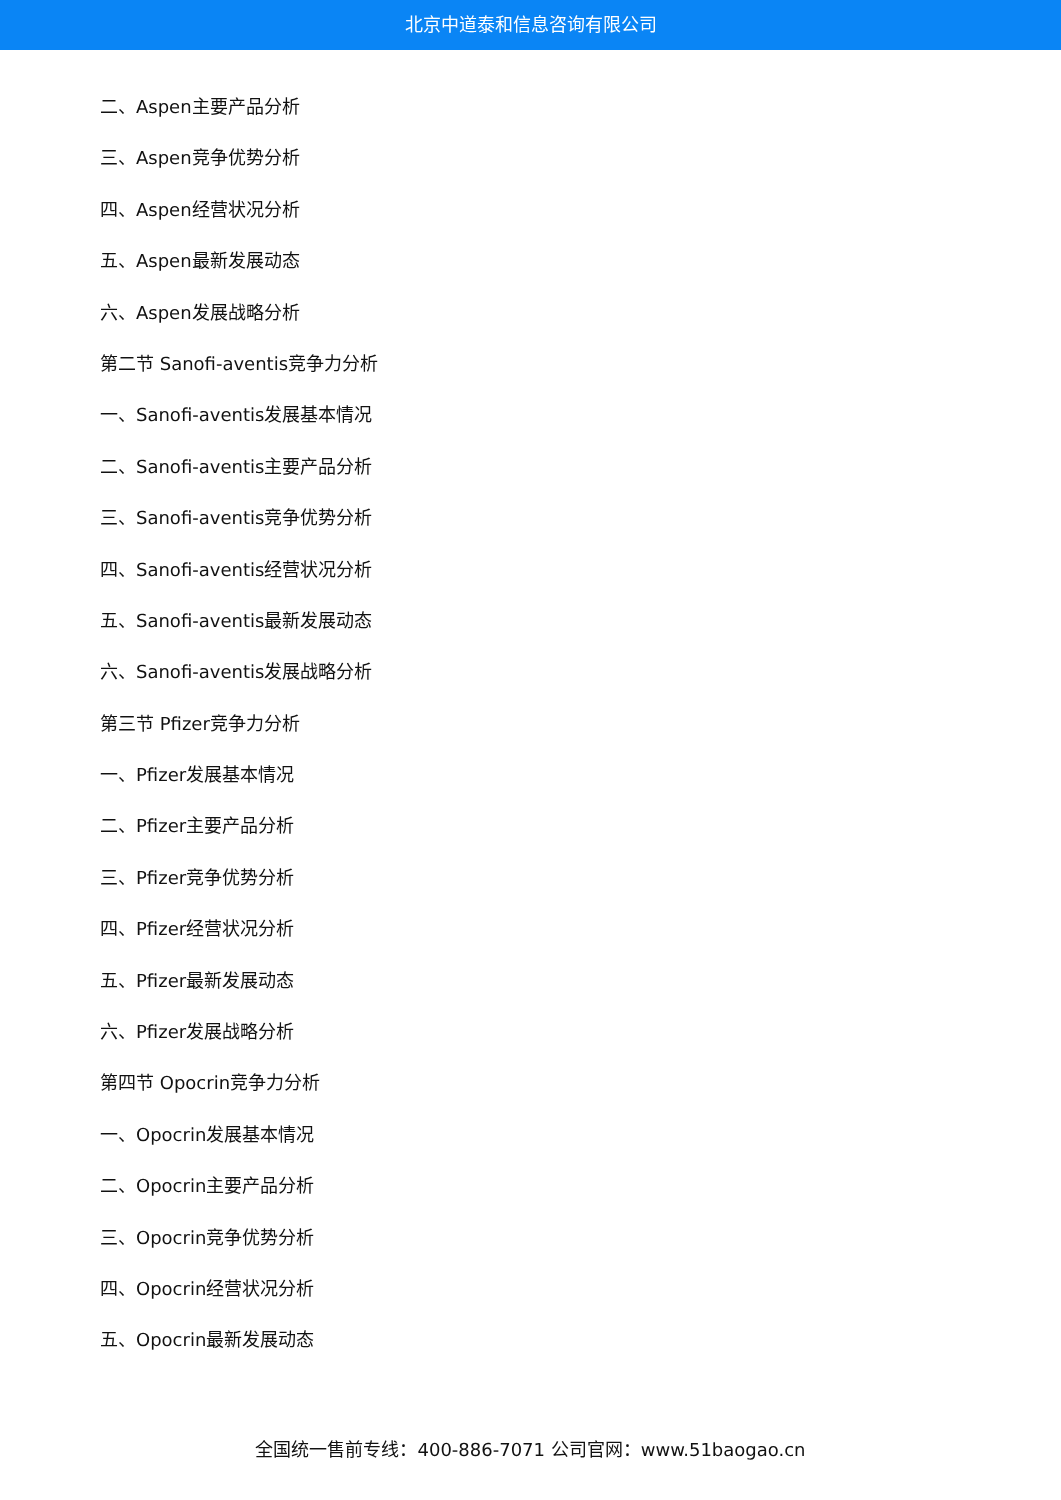北京中道泰和信息咨询有限公司
二、Aspen主要产品分析
三、Aspen竞争优势分析
四、Aspen经营状况分析
五、Aspen最新发展动态
六、Aspen发展战略分析
第二节 Sanofi-aventis竞争力分析
一、Sanofi-aventis发展基本情况
二、Sanofi-aventis主要产品分析
三、Sanofi-aventis竞争优势分析
四、Sanofi-aventis经营状况分析
五、Sanofi-aventis最新发展动态
六、Sanofi-aventis发展战略分析
第三节 Pfizer竞争力分析
一、Pfizer发展基本情况
二、Pfizer主要产品分析
三、Pfizer竞争优势分析
四、Pfizer经营状况分析
五、Pfizer最新发展动态
六、Pfizer发展战略分析
第四节 Opocrin竞争力分析
一、Opocrin发展基本情况
二、Opocrin主要产品分析
三、Opocrin竞争优势分析
四、Opocrin经营状况分析
五、Opocrin最新发展动态
全国统一售前专线：400-886-7071 公司官网：www.51baogao.cn